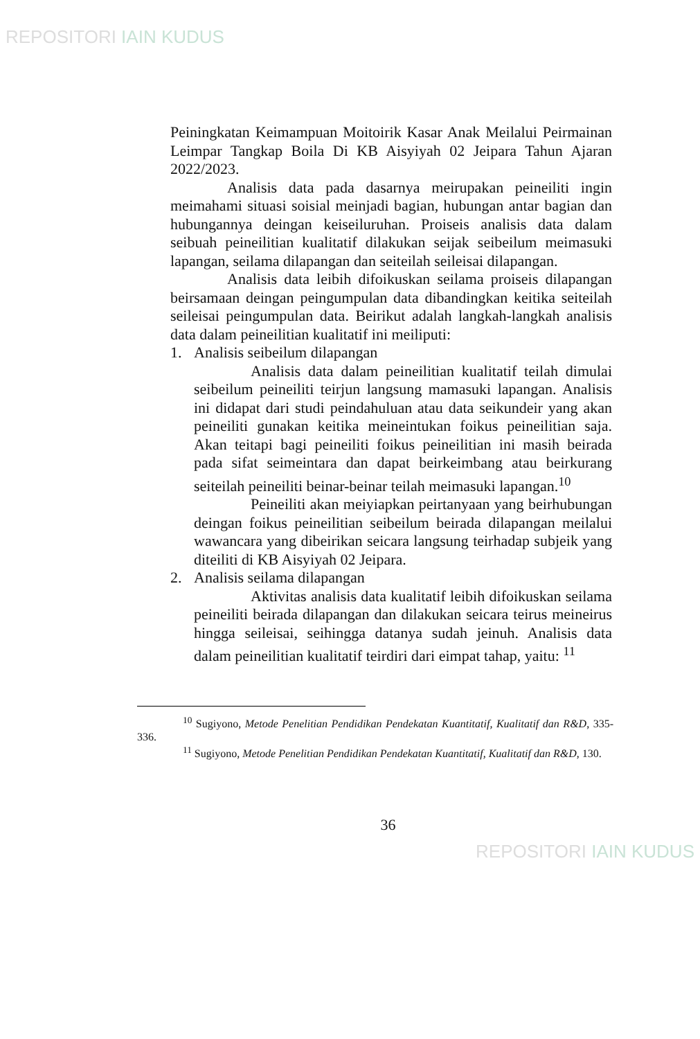REPOSITORI IAIN KUDUS
Peiningkatan Keimampuan Moitoirik Kasar Anak Meilalui Peirmainan Leimpar Tangkap Boila Di KB Aisyiyah 02 Jeipara Tahun Ajaran 2022/2023.
Analisis data pada dasarnya meirupakan peineiliti ingin meimahami situasi soisial meinjadi bagian, hubungan antar bagian dan hubungannya deingan keiseiluruhan. Proiseis analisis data dalam seibuah peineilitian kualitatif dilakukan seijak seibeilum meimasuki lapangan, seilama dilapangan dan seiteilah seileisai dilapangan.
Analisis data leibih difoikuskan seilama proiseis dilapangan beirsamaan deingan peingumpulan data dibandingkan keitika seiteilah seileisai peingumpulan data. Beirikut adalah langkah-langkah analisis data dalam peineilitian kualitatif ini meiliputi:
1. Analisis seibeilum dilapangan
Analisis data dalam peineilitian kualitatif teilah dimulai seibeilum peineiliti teirjun langsung mamasuki lapangan. Analisis ini didapat dari studi peindahuluan atau data seikundeir yang akan peineiliti gunakan keitika meineintukan foikus peineilitian saja. Akan teitapi bagi peineiliti foikus peineilitian ini masih beirada pada sifat seimeintara dan dapat beirkeimbang atau beirkurang seiteilah peineiliti beinar-beinar teilah meimasuki lapangan.<sup>10</sup>
Peineiliti akan meiyiapkan peirtanyaan yang beirhubungan deingan foikus peineilitian seibeilum beirada dilapangan meilalui wawancara yang dibeirikan seicara langsung teirhadap subjeik yang diteiliti di KB Aisyiyah 02 Jeipara.
2. Analisis seilama dilapangan
Aktivitas analisis data kualitatif leibih difoikuskan seilama peineiliti beirada dilapangan dan dilakukan seicara teirus meineirus hingga seileisai, seihingga datanya sudah jeinuh. Analisis data dalam peineilitian kualitatif teirdiri dari eimpat tahap, yaitu: <sup>11</sup>
<sup>10</sup> Sugiyono, Metode Penelitian Pendidikan Pendekatan Kuantitatif, Kualitatif dan R&D, 335-336.
<sup>11</sup> Sugiyono, Metode Penelitian Pendidikan Pendekatan Kuantitatif, Kualitatif dan R&D, 130.
36
REPOSITORI IAIN KUDUS